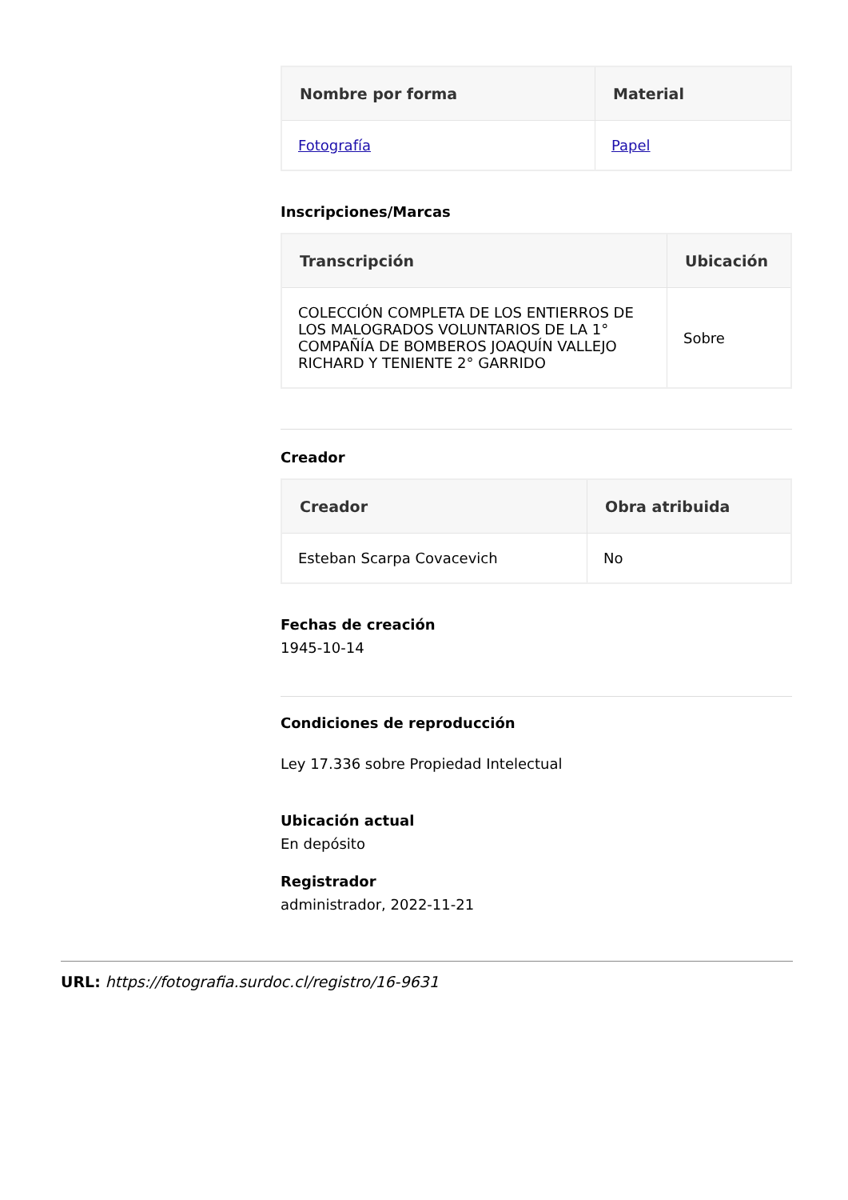| Nombre por forma | Material |
| --- | --- |
| Fotografía | Papel |
Inscripciones/Marcas
| Transcripción | Ubicación |
| --- | --- |
| COLECCIÓN COMPLETA DE LOS ENTIERROS DE LOS MALOGRADOS VOLUNTARIOS DE LA 1° COMPAÑÍA DE BOMBEROS JOAQUÍN VALLEJO RICHARD Y TENIENTE 2° GARRIDO | Sobre |
Creador
| Creador | Obra atribuida |
| --- | --- |
| Esteban Scarpa Covacevich | No |
Fechas de creación
1945-10-14
Condiciones de reproducción
Ley 17.336 sobre Propiedad Intelectual
Ubicación actual
En depósito
Registrador
administrador, 2022-11-21
URL: https://fotografia.surdoc.cl/registro/16-9631